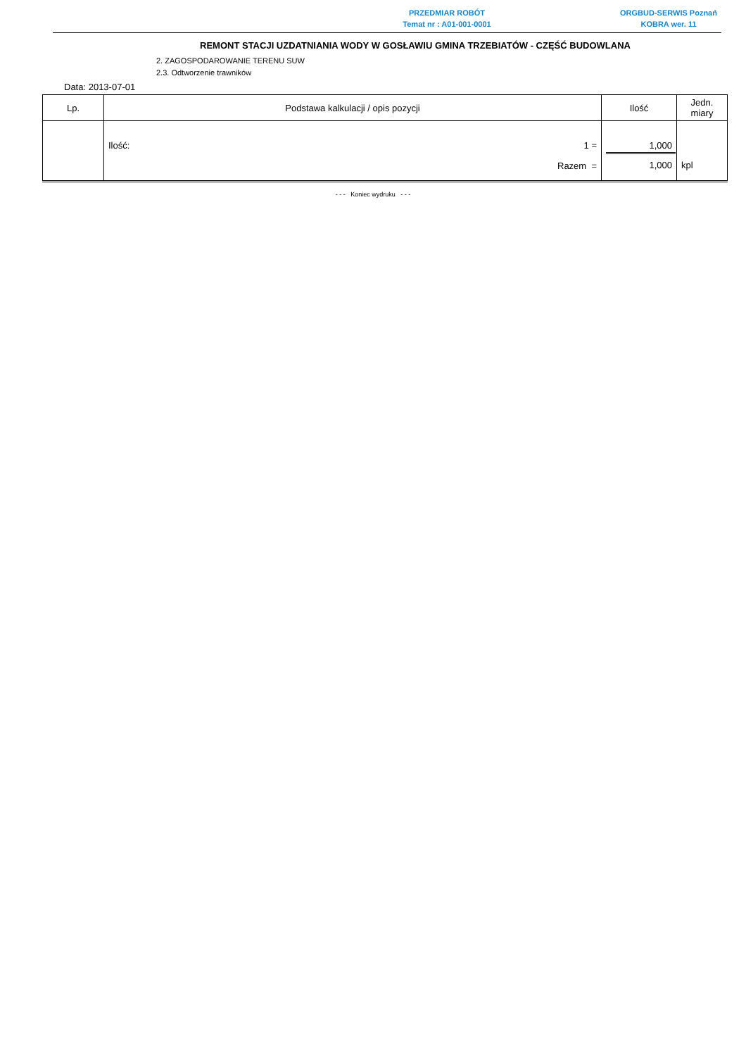PRZEDMIAR ROBÓT
Temat nr : A01-001-0001
ORGBUD-SERWIS Poznań
KOBRA wer. 11
REMONT STACJI UZDATNIANIA WODY W GOSŁAWIU GMINA TRZEBIATÓW - CZĘŚĆ BUDOWLANA
2. ZAGOSPODAROWANIE TERENU SUW
2.3. Odtworzenie trawników
Data: 2013-07-01
| Lp. | Podstawa kalkulacji / opis pozycji | Ilość | Jedn. miary |
| --- | --- | --- | --- |
| | Ilość: 1 = Razem = | 1,000 1,000 | kpl |
- - - Koniec wydruku - - -